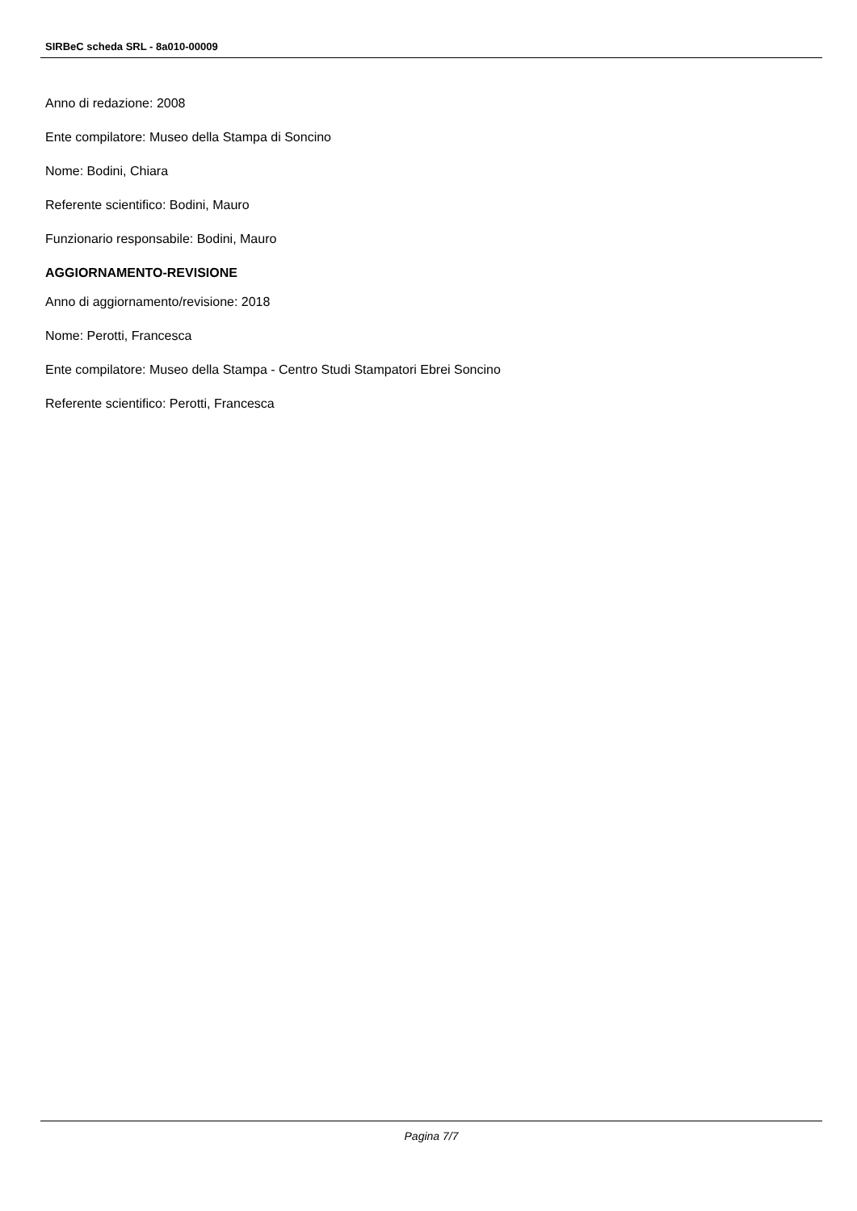SIRBeC scheda SRL - 8a010-00009
Anno di redazione: 2008
Ente compilatore: Museo della Stampa di Soncino
Nome: Bodini, Chiara
Referente scientifico: Bodini, Mauro
Funzionario responsabile: Bodini, Mauro
AGGIORNAMENTO-REVISIONE
Anno di aggiornamento/revisione: 2018
Nome: Perotti, Francesca
Ente compilatore: Museo della Stampa - Centro Studi Stampatori Ebrei Soncino
Referente scientifico: Perotti, Francesca
Pagina 7/7